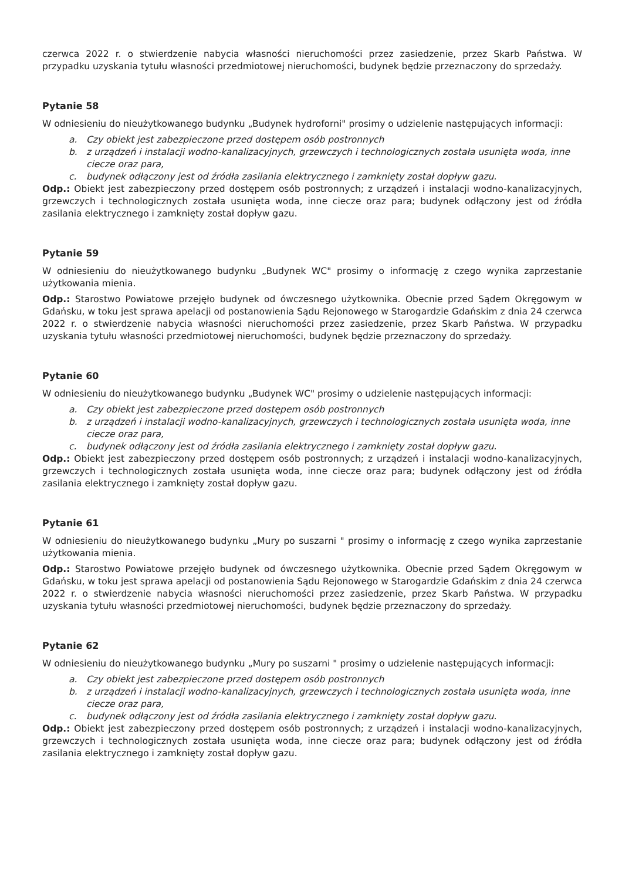czerwca 2022 r. o stwierdzenie nabycia własności nieruchomości przez zasiedzenie, przez Skarb Państwa. W przypadku uzyskania tytułu własności przedmiotowej nieruchomości, budynek będzie przeznaczony do sprzedaży.
Pytanie 58
W odniesieniu do nieużytkowanego budynku „Budynek hydroforni" prosimy o udzielenie następujących informacji:
a. Czy obiekt jest zabezpieczone przed dostępem osób postronnych
b. z urządzeń i instalacji wodno-kanalizacyjnych, grzewczych i technologicznych została usunięta woda, inne ciecze oraz para,
c. budynek odłączony jest od źródła zasilania elektrycznego i zamknięty został dopływ gazu.
Odp.: Obiekt jest zabezpieczony przed dostępem osób postronnych; z urządzeń i instalacji wodno-kanalizacyjnych, grzewczych i technologicznych została usunięta woda, inne ciecze oraz para; budynek odłączony jest od źródła zasilania elektrycznego i zamknięty został dopływ gazu.
Pytanie 59
W odniesieniu do nieużytkowanego budynku „Budynek WC" prosimy o informację z czego wynika zaprzestanie użytkowania mienia.
Odp.: Starostwo Powiatowe przejęło budynek od ówczesnego użytkownika. Obecnie przed Sądem Okręgowym w Gdańsku, w toku jest sprawa apelacji od postanowienia Sądu Rejonowego w Starogardzie Gdańskim z dnia 24 czerwca 2022 r. o stwierdzenie nabycia własności nieruchomości przez zasiedzenie, przez Skarb Państwa. W przypadku uzyskania tytułu własności przedmiotowej nieruchomości, budynek będzie przeznaczony do sprzedaży.
Pytanie 60
W odniesieniu do nieużytkowanego budynku „Budynek WC" prosimy o udzielenie następujących informacji:
a. Czy obiekt jest zabezpieczone przed dostępem osób postronnych
b. z urządzeń i instalacji wodno-kanalizacyjnych, grzewczych i technologicznych została usunięta woda, inne ciecze oraz para,
c. budynek odłączony jest od źródła zasilania elektrycznego i zamknięty został dopływ gazu.
Odp.: Obiekt jest zabezpieczony przed dostępem osób postronnych; z urządzeń i instalacji wodno-kanalizacyjnych, grzewczych i technologicznych została usunięta woda, inne ciecze oraz para; budynek odłączony jest od źródła zasilania elektrycznego i zamknięty został dopływ gazu.
Pytanie 61
W odniesieniu do nieużytkowanego budynku „Mury po suszarni " prosimy o informację z czego wynika zaprzestanie użytkowania mienia.
Odp.: Starostwo Powiatowe przejęło budynek od ówczesnego użytkownika. Obecnie przed Sądem Okręgowym w Gdańsku, w toku jest sprawa apelacji od postanowienia Sądu Rejonowego w Starogardzie Gdańskim z dnia 24 czerwca 2022 r. o stwierdzenie nabycia własności nieruchomości przez zasiedzenie, przez Skarb Państwa. W przypadku uzyskania tytułu własności przedmiotowej nieruchomości, budynek będzie przeznaczony do sprzedaży.
Pytanie 62
W odniesieniu do nieużytkowanego budynku „Mury po suszarni " prosimy o udzielenie następujących informacji:
a. Czy obiekt jest zabezpieczone przed dostępem osób postronnych
b. z urządzeń i instalacji wodno-kanalizacyjnych, grzewczych i technologicznych została usunięta woda, inne ciecze oraz para,
c. budynek odłączony jest od źródła zasilania elektrycznego i zamknięty został dopływ gazu.
Odp.: Obiekt jest zabezpieczony przed dostępem osób postronnych; z urządzeń i instalacji wodno-kanalizacyjnych, grzewczych i technologicznych została usunięta woda, inne ciecze oraz para; budynek odłączony jest od źródła zasilania elektrycznego i zamknięty został dopływ gazu.